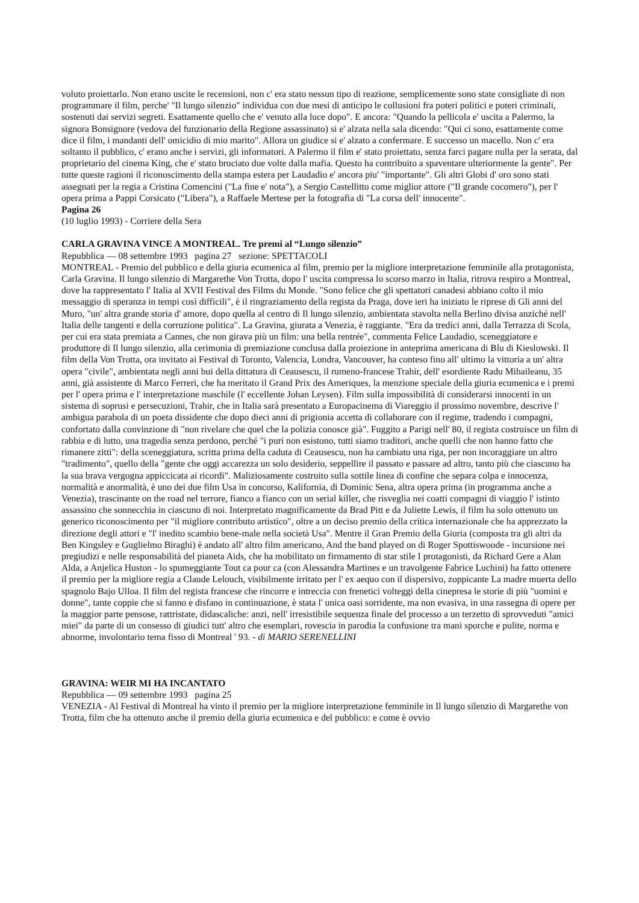voluto proiettarlo. Non erano uscite le recensioni, non c' era stato nessun tipo di reazione, semplicemente sono state consigliate di non programmare il film, perche' "Il lungo silenzio" individua con due mesi di anticipo le collusioni fra poteri politici e poteri criminali, sostenuti dai servizi segreti. Esattamente quello che e' venuto alla luce dopo". E ancora: "Quando la pellicola e' uscita a Palermo, la signora Bonsignore (vedova del funzionario della Regione assassinato) si e' alzata nella sala dicendo: "Qui ci sono, esattamente come dice il film, i mandanti dell' omicidio di mio marito". Allora un giudice si e' alzato a confermare. E successo un macello. Non c' era soltanto il pubblico, c' erano anche i servizi, gli informatori. A Palermo il film e' stato proiettato, senza farci pagare nulla per la serata, dal proprietario del cinema King, che e' stato bruciato due volte dalla mafia. Questo ha contribuito a spaventare ulteriormente la gente". Per tutte queste ragioni il riconoscimento della stampa estera per Laudadio e' ancora piu' "importante". Gli altri Globi d' oro sono stati assegnati per la regia a Cristina Comencini ("La fine e' nota"), a Sergio Castellitto come miglior attore ("Il grande cocomero"), per l' opera prima a Pappi Corsicato ("Libera"), a Raffaele Mertese per la fotografia di "La corsa dell' innocente".
Pagina 26
(10 luglio 1993) - Corriere della Sera
CARLA GRAVINA VINCE A MONTREAL. Tre premi al “Lungo silenzio”
Repubblica — 08 settembre 1993 pagina 27 sezione: SPETTACOLI
MONTREAL - Premio del pubblico e della giuria ecumenica al film, premio per la migliore interpretazione femminile alla protagonista, Carla Gravina. Il lungo silenzio di Margarethe Von Trotta, dopo l' uscita compressa lo scorso marzo in Italia, ritrova respiro a Montreal, dove ha rappresentato l' Italia al XVII Festival des Films du Monde. "Sono felice che gli spettatori canadesi abbiano colto il mio messaggio di speranza in tempi così difficili", è il ringraziamento della regista da Praga, dove ieri ha iniziato le riprese di Gli anni del Muro, "un' altra grande storia d' amore, dopo quella al centro di Il lungo silenzio, ambientata stavolta nella Berlino divisa anziché nell' Italia delle tangenti e della corruzione politica". La Gravina, giurata a Venezia, è raggiante. "Era da tredici anni, dalla Terrazza di Scola, per cui era stata premiata a Cannes, che non girava più un film: una bella rentrée", commenta Felice Laudadio, sceneggiatore e produttore di Il lungo silenzio, alla cerimonia di premiazione conclusa dalla proiezione in anteprima americana di Blu di Kieslowski. Il film della Von Trotta, ora invitato ai Festival di Toronto, Valencia, Londra, Vancouver, ha conteso fino all' ultimo la vittoria a un' altra opera "civile", ambientata negli anni bui della dittatura di Ceausescu, il rumeno-francese Trahir, dell' esordiente Radu Mihaileanu, 35 anni, già assistente di Marco Ferreri, che ha meritato il Grand Prix des Ameriques, la menzione speciale della giuria ecumenica e i premi per l' opera prima e l' interpretazione maschile (l' eccellente Johan Leysen). Film sulla impossibilità di considerarsi innocenti in un sistema di soprusi e persecuzioni, Trahir, che in Italia sarà presentato a Europacinema di Viareggio il prossimo novembre, descrive l' ambigua parabola di un poeta dissidente che dopo dieci anni di prigionia accetta di collaborare con il regime, tradendo i compagni, confortato dalla convinzione di "non rivelare che quel che la polizia conosce già". Fuggito a Parigi nell' 80, il regista costruisce un film di rabbia e di lutto, una tragedia senza perdono, perché "i puri non esistono, tutti siamo traditori, anche quelli che non hanno fatto che rimanere zitti": della sceneggiatura, scritta prima della caduta di Ceausescu, non ha cambiato una riga, per non incoraggiare un altro "tradimento", quello della "gente che oggi accarezza un solo desiderio, seppellire il passato e passare ad altro, tanto più che ciascuno ha la sua brava vergogna appiccicata ai ricordi". Maliziosamente costruito sulla sottile linea di confine che separa colpa e innocenza, normalità e anormalità, è uno dei due film Usa in concorso, Kalifornia, di Dominic Sena, altra opera prima (in programma anche a Venezia), trascinante on the road nel terrore, fianco a fianco con un serial killer, che risveglia nei coatti compagni di viaggio l' istinto assassino che sonnecchia in ciascuno di noi. Interpretato magnificamente da Brad Pitt e da Juliette Lewis, il film ha solo ottenuto un generico riconoscimento per "il migliore contributo artistico", oltre a un deciso premio della critica internazionale che ha apprezzato la direzione degli attori e "l' inedito scambio bene-male nella società Usa". Mentre il Gran Premio della Giuria (composta tra gli altri da Ben Kingsley e Guglielmo Biraghi) è andato all' altro film americano, And the band played on di Roger Spottiswoode - incursione nei pregiudizi e nelle responsabilità del pianeta Aids, che ha mobilitato un firmamento di star stile I protagonisti, da Richard Gere a Alan Alda, a Anjelica Huston - lo spumeggiante Tout ca pour ca (con Alessandra Martines e un travolgente Fabrice Luchini) ha fatto ottenere il premio per la migliore regia a Claude Lelouch, visibilmente irritato per l' ex aequo con il dispersivo, zoppicante La madre muerta dello spagnolo Bajo Ulloa. Il film del regista francese che rincorre e intreccia con frenetici volteggi della cinepresa le storie di più "uomini e donne", tante coppie che si fanno e disfano in continuazione, è stata l' unica oasi sorridente, ma non evasiva, in una rassegna di opere per la maggior parte pensose, rattristate, didascaliche: anzi, nell' irresistibile sequenza finale del processo a un terzetto di sprovveduti "amici miei" da parte di un consesso di giudici tutt' altro che esemplari, rovescia in parodia la confusione tra mani sporche e pulite, norma e abnorme, involontario tema fisso di Montreal ' 93. - di MARIO SERENELLINI
GRAVINA: WEIR MI HA INCANTATO
Repubblica — 09 settembre 1993 pagina 25
VENEZIA - Al Festival di Montreal ha vinto il premio per la migliore interpretazione femminile in Il lungo silenzio di Margarethe von Trotta, film che ha ottenuto anche il premio della giuria ecumenica e del pubblico: e come è ovvio